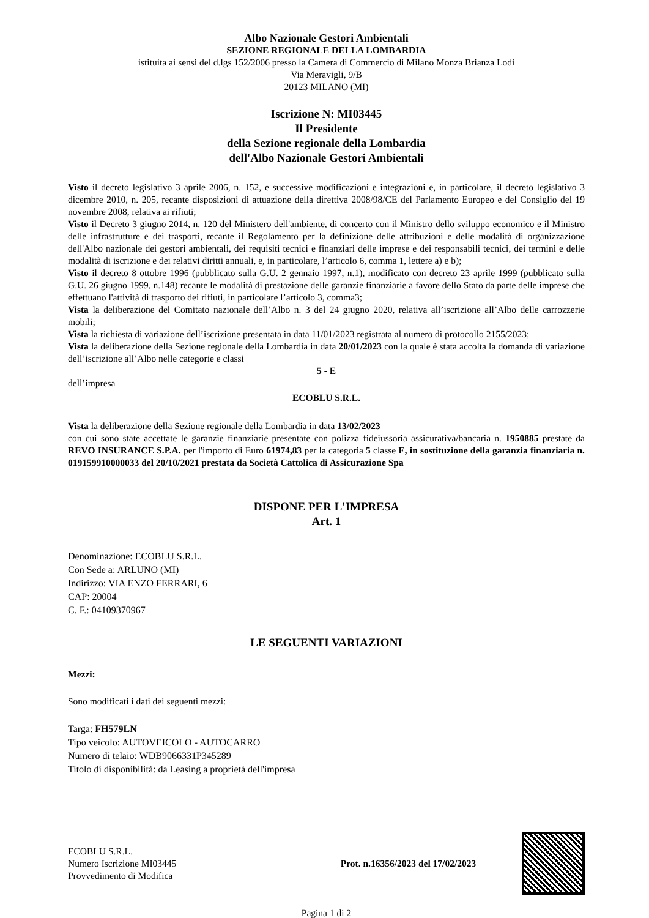Albo Nazionale Gestori Ambientali
SEZIONE REGIONALE DELLA LOMBARDIA
istituita ai sensi del d.lgs 152/2006 presso la Camera di Commercio di Milano Monza Brianza Lodi
Via Meravigli, 9/B
20123 MILANO (MI)
Iscrizione N: MI03445
Il Presidente
della Sezione regionale della Lombardia
dell'Albo Nazionale Gestori Ambientali
Visto il decreto legislativo 3 aprile 2006, n. 152, e successive modificazioni e integrazioni e, in particolare, il decreto legislativo 3 dicembre 2010, n. 205, recante disposizioni di attuazione della direttiva 2008/98/CE del Parlamento Europeo e del Consiglio del 19 novembre 2008, relativa ai rifiuti;
Visto il Decreto 3 giugno 2014, n. 120 del Ministero dell'ambiente, di concerto con il Ministro dello sviluppo economico e il Ministro delle infrastrutture e dei trasporti, recante il Regolamento per la definizione delle attribuzioni e delle modalità di organizzazione dell'Albo nazionale dei gestori ambientali, dei requisiti tecnici e finanziari delle imprese e dei responsabili tecnici, dei termini e delle modalità di iscrizione e dei relativi diritti annuali, e, in particolare, l’articolo 6, comma 1, lettere a) e b);
Visto il decreto 8 ottobre 1996 (pubblicato sulla G.U. 2 gennaio 1997, n.1), modificato con decreto 23 aprile 1999 (pubblicato sulla G.U. 26 giugno 1999, n.148) recante le modalità di prestazione delle garanzie finanziarie a favore dello Stato da parte delle imprese che effettuano l'attività di trasporto dei rifiuti, in particolare l’articolo 3, comma3;
Vista la deliberazione del Comitato nazionale dell’Albo n. 3 del 24 giugno 2020, relativa all’iscrizione all’Albo delle carrozzerie mobili;
Vista la richiesta di variazione dell’iscrizione presentata in data 11/01/2023 registrata al numero di protocollo 2155/2023;
Vista la deliberazione della Sezione regionale della Lombardia in data 20/01/2023 con la quale è stata accolta la domanda di variazione dell’iscrizione all’Albo nelle categorie e classi
5 - E
dell’impresa
ECOBLU S.R.L.
Vista la deliberazione della Sezione regionale della Lombardia in data 13/02/2023
con cui sono state accettate le garanzie finanziarie presentate con polizza fideiussoria assicurativa/bancaria n. 1950885 prestate da REVO INSURANCE S.P.A. per l'importo di Euro 61974,83 per la categoria 5 classe E, in sostituzione della garanzia finanziaria n. 019159910000033 del 20/10/2021 prestata da Società Cattolica di Assicurazione Spa
DISPONE PER L'IMPRESA
Art. 1
Denominazione: ECOBLU S.R.L.
Con Sede a: ARLUNO (MI)
Indirizzo: VIA ENZO FERRARI, 6
CAP: 20004
C. F.: 04109370967
LE SEGUENTI VARIAZIONI
Mezzi:
Sono modificati i dati dei seguenti mezzi:
Targa: FH579LN
Tipo veicolo: AUTOVEICOLO - AUTOCARRO
Numero di telaio: WDB9066331P345289
Titolo di disponibilità: da Leasing a proprietà dell'impresa
ECOBLU S.R.L.
Numero Iscrizione MI03445
Provvedimento di Modifica
Prot. n.16356/2023 del 17/02/2023
Pagina 1 di 2